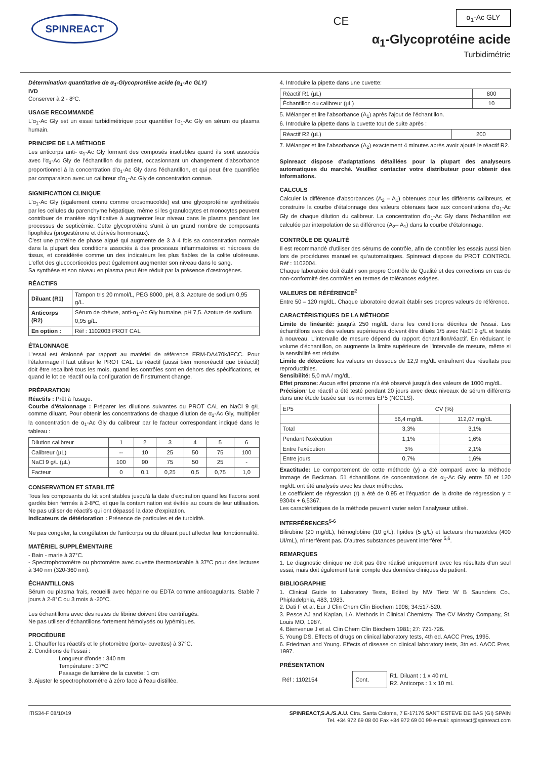SPINREACT
CE
α<sub>1</sub>-Ac GLY
α<sub>1</sub>-Glycoprotéine acide
Turbidimétrie
Détermination quantitative de α<sub>1</sub>-Glycoprotéine acide (α<sub>1</sub>-Ac GLY)
IVD
Conserver à 2 - 8ºC.
USAGE RECOMMANDÉ
L'α<sub>1</sub>-Ac Gly est un essai turbidimétrique pour quantifier l'α<sub>1</sub>-Ac Gly en sérum ou plasma humain.
PRINCIPE DE LA MÉTHODE
Les anticorps anti- α<sub>1</sub>-Ac Gly forment des composés insolubles quand ils sont associés avec l'α<sub>1</sub>-Ac Gly de l'échantillon du patient, occasionnant un changement d'absorbance proportionnel à la concentration d'α<sub>1</sub>-Ac Gly dans l'échantillon, et qui peut être quantifiée par comparaison avec un calibreur d'α<sub>1</sub>-Ac Gly de concentration connue.
SIGNIFICATION CLINIQUE
L'α<sub>1</sub>-Ac Gly (également connu comme orosomucoïde) est une glycoprotéine synthétisée par les cellules du parenchyme hépatique, même si les granulocytes et monocytes peuvent contribuer de manière significative à augmenter leur niveau dans le plasma pendant les processus de septicémie. Cette glycoprotéine s'unit à un grand nombre de composants lipophiles (progestérone et dérivés hormonaux).
C'est une protéine de phase aiguë qui augmente de 3 à 4 fois sa concentration normale dans la plupart des conditions associés à des processus inflammatoires et nécroses de tissus, et considérée comme un des indicateurs les plus fiables de la colite ulcéreuse. L'effet des glucocorticoïdes peut également augmenter son niveau dans le sang.
Sa synthèse et son niveau en plasma peut être réduit par la présence d'œstrogènes.
RÉACTIFS
| Diluant (R1) | Tampon tris 20 mmol/L, PEG 8000, pH, 8,3. Azoture de sodium 0,95 g/L. |
| Anticorps (R2) | Sérum de chèvre, anti-α<sub>1</sub>-Ac Gly humaine, pH 7,5. Azoture de sodium 0,95 g/L. |
| En option : | Réf : 1102003 PROT CAL |
ÉTALONNAGE
L'essai est étalonné par rapport au matériel de référence ERM-DA470k/IFCC. Pour l'étalonnage il faut utiliser le PROT CAL. Le réactif (aussi bien monoréactif que biréactif) doit être recalibré tous les mois, quand les contrôles sont en dehors des spécifications, et quand le lot de réactif ou la configuration de l'instrument change.
PRÉPARATION
Réactifs : Prêt à l'usage.
Courbe d'étalonnage : Préparer les dilutions suivantes du PROT CAL en NaCl 9 g/L comme diluant. Pour obtenir les concentrations de chaque dilution de α<sub>1</sub>-Ac Gly, multiplier la concentration de α<sub>1</sub>-Ac Gly du calibreur par le facteur correspondant indiqué dans le tableau :
| Dilution calibreur | 1 | 2 | 3 | 4 | 5 | 6 |
| Calibreur (µL) | -- | 10 | 25 | 50 | 75 | 100 |
| NaCl 9 g/L (µL) | 100 | 90 | 75 | 50 | 25 | - |
| Facteur | 0 | 0.1 | 0,25 | 0,5 | 0,75 | 1,0 |
CONSERVATION ET STABILITÉ
Tous les composants du kit sont stables jusqu'à la date d'expiration quand les flacons sont gardés bien fermés à 2-8ºC, et que la contamination est évitée au cours de leur utilisation. Ne pas utiliser de réactifs qui ont dépassé la date d'expiration.
Indicateurs de détérioration : Présence de particules et de turbidité.
Ne pas congeler, la congélation de l'anticorps ou du diluant peut affecter leur fonctionnalité.
MATÉRIEL SUPPLÉMENTAIRE
- Bain - marie à 37°C.
- Spectrophotomètre ou photomètre avec cuvette thermostatable à 37ºC pour des lectures à 340 nm (320-360 nm).
ÉCHANTILLONS
Sérum ou plasma frais, recueilli avec héparine ou EDTA comme anticoagulants. Stable 7 jours à 2-8°C ou 3 mois à -20°C.
Les échantillons avec des restes de fibrine doivent être centrifugés.
Ne pas utiliser d'échantillons fortement hémolysés ou lypémiques.
PROCÉDURE
1. Chauffer les réactifs et le photomètre (porte- cuvettes) à 37°C.
2. Conditions de l'essai :
Longueur d'onde : 340 nm
Température : 37ºC
Passage de lumière de la cuvette: 1 cm
3. Ajuster le spectrophotomètre à zéro face à l'eau distillée.
4. Introduire la pipette dans une cuvette:
| Réactif R1 (µL) | 800 |
| Échantillon ou calibreur (µL) | 10 |
5. Mélanger et lire l'absorbance (A<sub>1</sub>) après l'ajout de l'échantillon.
6. Introduire la pipette dans la cuvette tout de suite après :
| Réactif R2 (µL) | 200 |
7. Mélanger et lire l'absorbance (A<sub>2</sub>) exactement 4 minutes après avoir ajouté le réactif R2.
Spinreact dispose d'adaptations détaillées pour la plupart des analyseurs automatiques du marché. Veuillez contacter votre distributeur pour obtenir des informations.
CALCULS
Calculer la différence d'absorbances (A<sub>2</sub> – A<sub>1</sub>) obtenues pour les différents calibreurs, et construire la courbe d'étalonnage des valeurs obtenues face aux concentrations d'α<sub>1</sub>-Ac Gly de chaque dilution du calibreur. La concentration d'α<sub>1</sub>-Ac Gly dans l'échantillon est calculée par interpolation de sa différence (A<sub>2</sub>– A<sub>1</sub>) dans la courbe d'étalonnage.
CONTRÔLE DE QUALITÉ
Il est recommandé d'utiliser des sérums de contrôle, afin de contrôler les essais aussi bien lors de procédures manuelles qu'automatiques. Spinreact dispose du PROT CONTROL Réf : 1102004.
Chaque laboratoire doit établir son propre Contrôle de Qualité et des corrections en cas de non-conformité des contrôles en termes de tolérances exigées.
VALEURS DE RÉFÉRENCE<sup>2</sup>
Entre 50 – 120 mg/dL. Chaque laboratoire devrait établir ses propres valeurs de référence.
CARACTÉRISTIQUES DE LA MÉTHODE
Limite de linéarité: jusqu'à 250 mg/dL dans les conditions décrites de l'essai. Les échantillons avec des valeurs supérieures doivent être dilués 1/5 avec NaCl 9 g/L et testés à nouveau. L'intervalle de mesure dépend du rapport échantillon/réactif. En réduisant le volume d'échantillon, on augmente la limite supérieure de l'intervalle de mesure, même si la sensibilité est réduite.
Limite de détection: les valeurs en dessous de 12,9 mg/dL entraînent des résultats peu reproductibles.
Sensibilité: 5,0 mA / mg/dL.
Effet prozone: Aucun effet prozone n'a été observé jusqu'à des valeurs de 1000 mg/dL.
Précision: Le réactif a été testé pendant 20 jours avec deux niveaux de sérum différents dans une étude basée sur les normes EP5 (NCCLS).
| EP5 | CV (%) | |
| | 56,4 mg/dL | 112,07 mg/dL |
| Total | 3,3% | 3,1% |
| Pendant l'exécution | 1,1% | 1,6% |
| Entre l'exécution | 3% | 2,1% |
| Entre jours | 0,7% | 1,6% |
Exactitude: Le comportement de cette méthode (y) a été comparé avec la méthode Immage de Beckman. 51 échantillons de concentrations de α<sub>1</sub>-Ac Gly entre 50 et 120 mg/dL ont été analysés avec les deux méthodes.
Le coefficient de régression (r) a été de 0,95 et l'équation de la droite de régression y = 9304x + 6,5367.
Les caractéristiques de la méthode peuvent varier selon l'analyseur utilisé.
INTERFÉRENCES<sup>5-6</sup>
Bilirubine (20 mg/dL), hémoglobine (10 g/L), lipides (5 g/L) et facteurs rhumatoïdes (400 UI/mL), n'interfèrent pas. D'autres substances peuvent interférer <sup>5,6</sup>.
REMARQUES
1. Le diagnostic clinique ne doit pas être réalisé uniquement avec les résultats d'un seul essai, mais doit également tenir compte des données cliniques du patient.
BIBLIOGRAPHIE
1. Clinical Guide to Laboratory Tests, Edited by NW Tietz W B Saunders Co., Phipladelphia, 483, 1983.
2. Dati F et al. Eur J Clin Chem Clin Biochem 1996; 34:517-520.
3. Pesce AJ and Kaplan, LA. Methods in Clinical Chemistry. The CV Mosby Company, St. Louis MO, 1987.
4. Bienvenue J et al. Clin Chem Clin Biochem 1981; 27: 721-726.
5. Young DS. Effects of drugs on clinical laboratory tests, 4th ed. AACC Pres, 1995.
6. Friedman and Young. Effects of disease on clinical laboratory tests, 3tn ed. AACC Pres, 1997.
PRÉSENTATION
| Réf : 1102154 | Cont. | R1. Diluant : 1 x 40 mL R2. Anticorps : 1 x 10 mL |
ITIS34-F 08/10/19 SPINREACT,S.A./S.A.U. Ctra. Santa Coloma, 7 E-17176 SANT ESTEVE DE BAS (GI) SPAIN
Tel. +34 972 69 08 00 Fax +34 972 69 00 99 e-mail: spinreact@spinreact.com